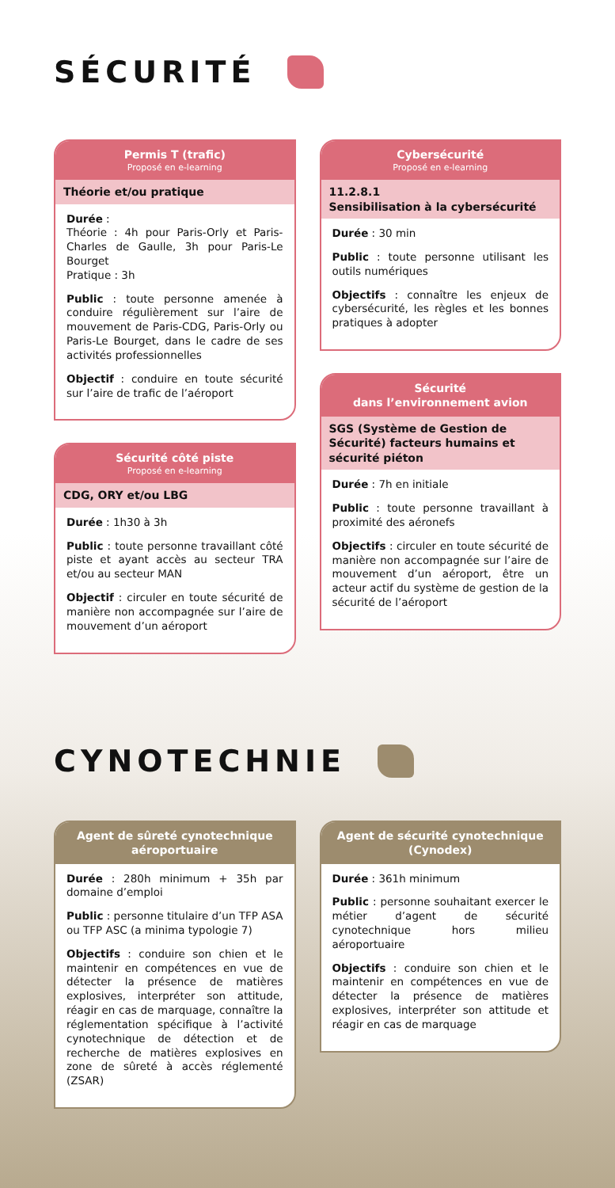SÉCURITÉ
Permis T (trafic)
Proposé en e-learning
Théorie et/ou pratique
Durée :
Théorie : 4h pour Paris-Orly et Paris-Charles de Gaulle, 3h pour Paris-Le Bourget
Pratique : 3h
Public : toute personne amenée à conduire régulièrement sur l’aire de mouvement de Paris-CDG, Paris-Orly ou Paris-Le Bourget, dans le cadre de ses activités professionnelles
Objectif : conduire en toute sécurité sur l’aire de trafic de l’aéroport
Sécurité côté piste
Proposé en e-learning
CDG, ORY et/ou LBG
Durée : 1h30 à 3h
Public : toute personne travaillant côté piste et ayant accès au secteur TRA et/ou au secteur MAN
Objectif : circuler en toute sécurité de manière non accompagnée sur l’aire de mouvement d’un aéroport
Cybersécurité
Proposé en e-learning
11.2.8.1
Sensibilisation à la cybersécurité
Durée : 30 min
Public : toute personne utilisant les outils numériques
Objectifs : connaître les enjeux de cybersécurité, les règles et les bonnes pratiques à adopter
Sécurité
dans l’environnement avion
SGS (Système de Gestion de Sécurité) facteurs humains et sécurité piéton
Durée : 7h en initiale
Public : toute personne travaillant à proximité des aéronefs
Objectifs : circuler en toute sécurité de manière non accompagnée sur l’aire de mouvement d’un aéroport, être un acteur actif du système de gestion de la sécurité de l’aéroport
CYNOTECHNIE
Agent de sûreté cynotechnique aéroportuaire
Durée : 280h minimum + 35h par domaine d’emploi
Public : personne titulaire d’un TFP ASA ou TFP ASC (a minima typologie 7)
Objectifs : conduire son chien et le maintenir en compétences en vue de détecter la présence de matières explosives, interpréter son attitude, réagir en cas de marquage, connaître la réglementation spécifique à l’activité cynotechnique de détection et de recherche de matières explosives en zone de sûreté à accès réglementé (ZSAR)
Agent de sécurité cynotechnique (Cynodex)
Durée : 361h minimum
Public : personne souhaitant exercer le métier d’agent de sécurité cynotechnique hors milieu aéroportuaire
Objectifs : conduire son chien et le maintenir en compétences en vue de détecter la présence de matières explosives, interpréter son attitude et réagir en cas de marquage